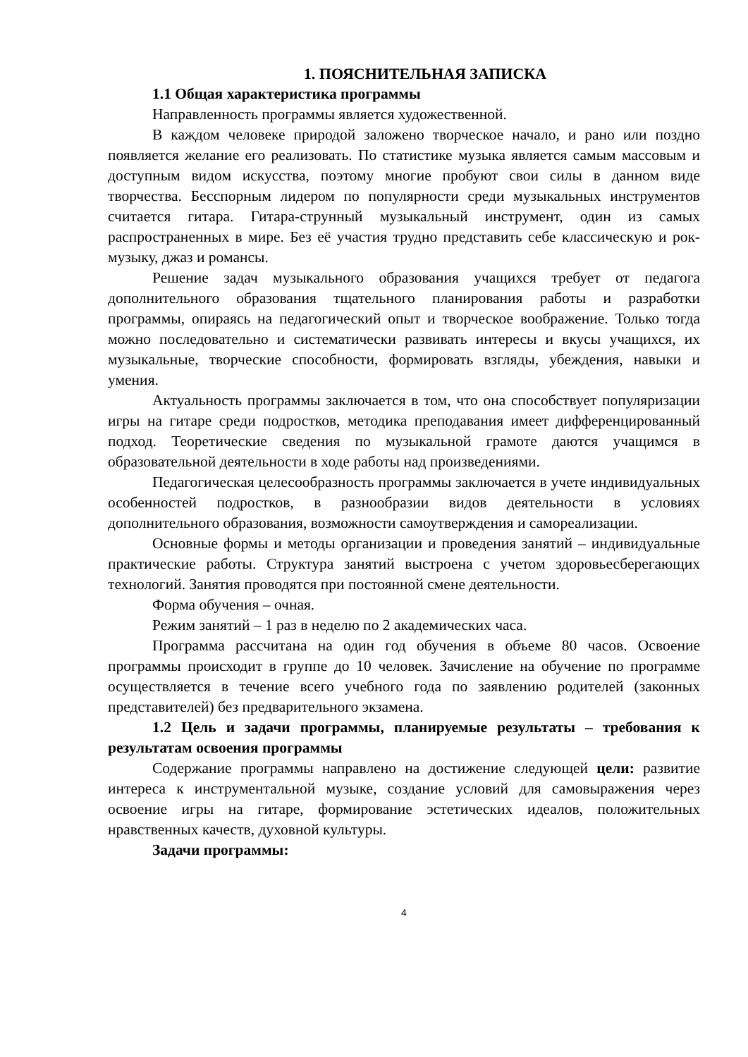1. ПОЯСНИТЕЛЬНАЯ ЗАПИСКА
1.1 Общая характеристика программы
Направленность программы является художественной.
В каждом человеке природой заложено творческое начало, и рано или поздно появляется желание его реализовать. По статистике музыка является самым массовым и доступным видом искусства, поэтому многие пробуют свои силы в данном виде творчества. Бесспорным лидером по популярности среди музыкальных инструментов считается гитара. Гитара-струнный музыкальный инструмент, один из самых распространенных в мире. Без её участия трудно представить себе классическую и рок-музыку, джаз и романсы.
Решение задач музыкального образования учащихся требует от педагога дополнительного образования тщательного планирования работы и разработки программы, опираясь на педагогический опыт и творческое воображение. Только тогда можно последовательно и систематически развивать интересы и вкусы учащихся, их музыкальные, творческие способности, формировать взгляды, убеждения, навыки и умения.
Актуальность программы заключается в том, что она способствует популяризации игры на гитаре среди подростков, методика преподавания имеет дифференцированный подход. Теоретические сведения по музыкальной грамоте даются учащимся в образовательной деятельности в ходе работы над произведениями.
Педагогическая целесообразность программы заключается в учете индивидуальных особенностей подростков, в разнообразии видов деятельности в условиях дополнительного образования, возможности самоутверждения и самореализации.
Основные формы и методы организации и проведения занятий – индивидуальные практические работы. Структура занятий выстроена с учетом здоровьесберегающих технологий. Занятия проводятся при постоянной смене деятельности.
Форма обучения – очная.
Режим занятий – 1 раз в неделю по 2 академических часа.
Программа рассчитана на один год обучения в объеме 80 часов. Освоение программы происходит в группе до 10 человек. Зачисление на обучение по программе осуществляется в течение всего учебного года по заявлению родителей (законных представителей) без предварительного экзамена.
1.2 Цель и задачи программы, планируемые результаты – требования к результатам освоения программы
Содержание программы направлено на достижение следующей цели: развитие интереса к инструментальной музыке, создание условий для самовыражения через освоение игры на гитаре, формирование эстетических идеалов, положительных нравственных качеств, духовной культуры.
Задачи программы:
4